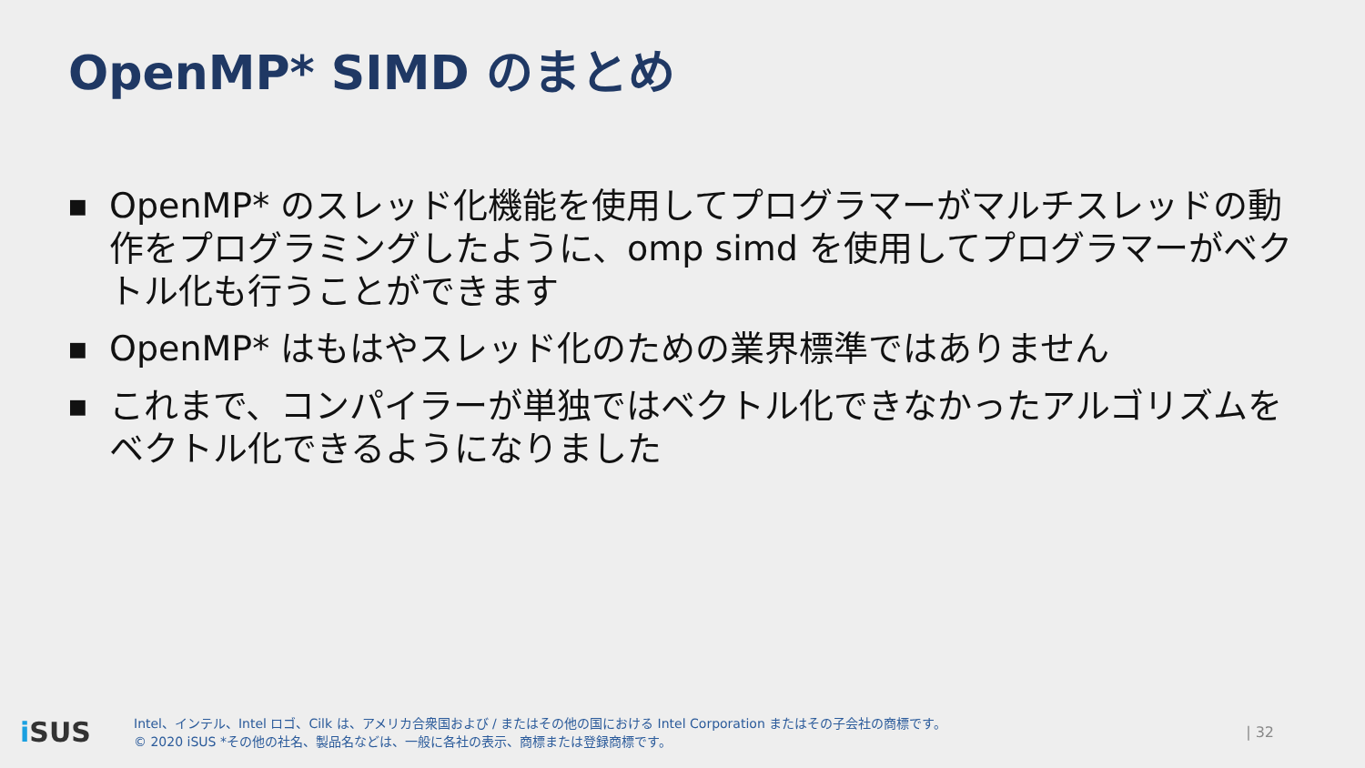OpenMP* SIMD のまとめ
■ OpenMP* のスレッド化機能を使用してプログラマーがマルチスレッドの動作をプログラミングしたように、omp simd を使用してプログラマーがベクトル化も行うことができます
■ OpenMP* はもはやスレッド化のための業界標準ではありません
■ これまで、コンパイラーが単独ではベクトル化できなかったアルゴリズムをベクトル化できるようになりました
i SUS
Intel、インテル、Intel ロゴ、Cilk は、アメリカ合衆国および / またはその他の国における Intel Corporation またはその子会社の商標です。
© 2020 iSUS *その他の社名、製品名などは、一般に各社の表示、商標または登録商標です。
| 32